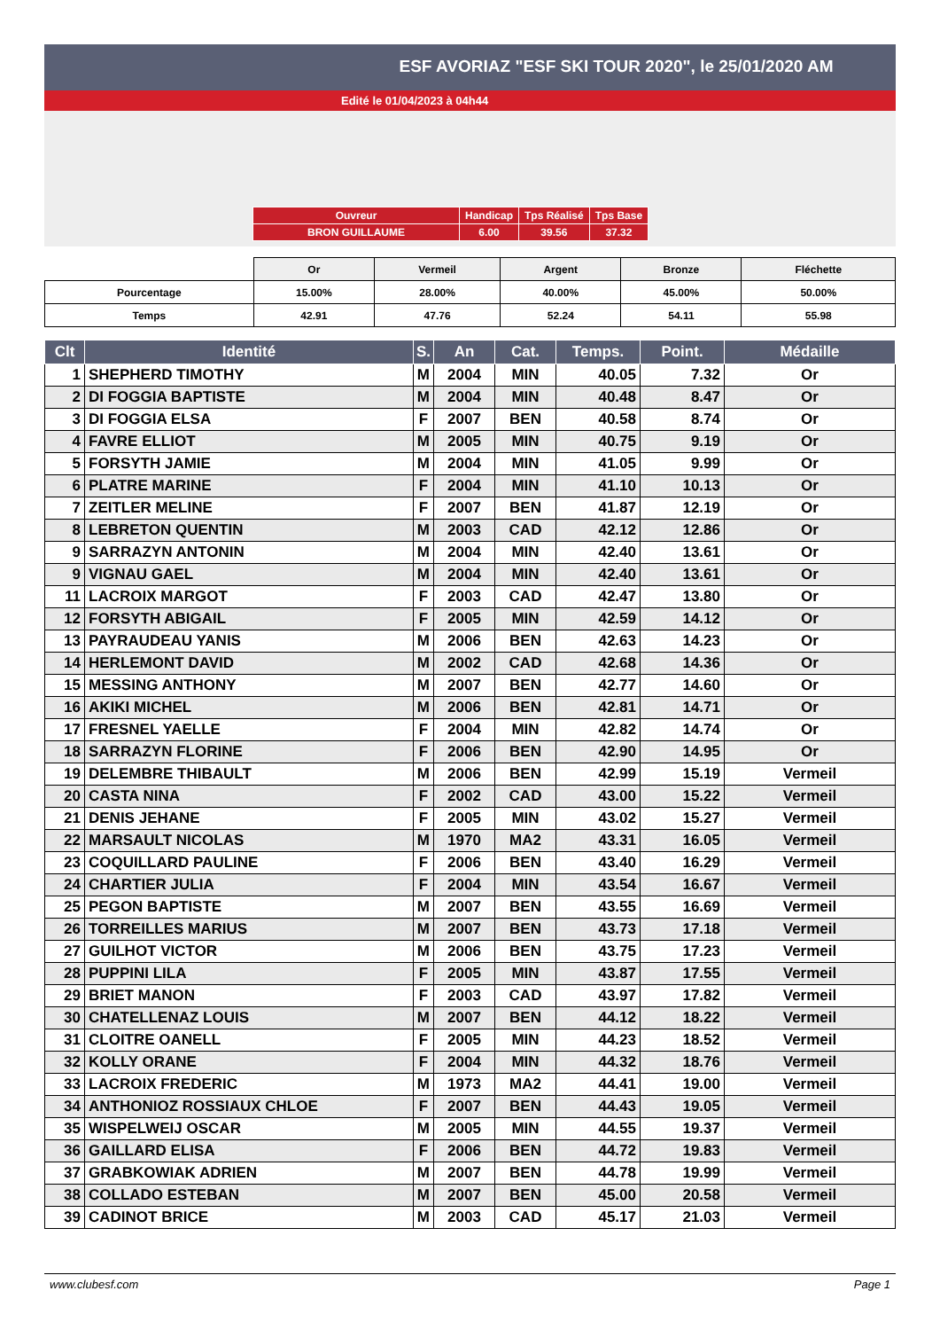ESF AVORIAZ "ESF SKI TOUR 2020", le 25/01/2020 AM
Edité le 01/04/2023 à 04h44
| Ouvreur | Handicap | Tps Réalisé | Tps Base |
| BRON GUILLAUME | 6.00 | 39.56 | 37.32 |
| | Or | Vermeil | Argent | Bronze | Fléchette |
| Pourcentage | 15.00% | 28.00% | 40.00% | 45.00% | 50.00% |
| Temps | 42.91 | 47.76 | 52.24 | 54.11 | 55.98 |
| Clt | Identité | S. | An | Cat. | Temps. | Point. | Médaille |
| --- | --- | --- | --- | --- | --- | --- | --- |
| 1 | SHEPHERD TIMOTHY | M | 2004 | MIN | 40.05 | 7.32 | Or |
| 2 | DI FOGGIA BAPTISTE | M | 2004 | MIN | 40.48 | 8.47 | Or |
| 3 | DI FOGGIA ELSA | F | 2007 | BEN | 40.58 | 8.74 | Or |
| 4 | FAVRE ELLIOT | M | 2005 | MIN | 40.75 | 9.19 | Or |
| 5 | FORSYTH JAMIE | M | 2004 | MIN | 41.05 | 9.99 | Or |
| 6 | PLATRE MARINE | F | 2004 | MIN | 41.10 | 10.13 | Or |
| 7 | ZEITLER MELINE | F | 2007 | BEN | 41.87 | 12.19 | Or |
| 8 | LEBRETON QUENTIN | M | 2003 | CAD | 42.12 | 12.86 | Or |
| 9 | SARRAZYN ANTONIN | M | 2004 | MIN | 42.40 | 13.61 | Or |
| 9 | VIGNAU GAEL | M | 2004 | MIN | 42.40 | 13.61 | Or |
| 11 | LACROIX MARGOT | F | 2003 | CAD | 42.47 | 13.80 | Or |
| 12 | FORSYTH ABIGAIL | F | 2005 | MIN | 42.59 | 14.12 | Or |
| 13 | PAYRAUDEAU YANIS | M | 2006 | BEN | 42.63 | 14.23 | Or |
| 14 | HERLEMONT DAVID | M | 2002 | CAD | 42.68 | 14.36 | Or |
| 15 | MESSING ANTHONY | M | 2007 | BEN | 42.77 | 14.60 | Or |
| 16 | AKIKI MICHEL | M | 2006 | BEN | 42.81 | 14.71 | Or |
| 17 | FRESNEL YAELLE | F | 2004 | MIN | 42.82 | 14.74 | Or |
| 18 | SARRAZYN FLORINE | F | 2006 | BEN | 42.90 | 14.95 | Or |
| 19 | DELEMBRE THIBAULT | M | 2006 | BEN | 42.99 | 15.19 | Vermeil |
| 20 | CASTA NINA | F | 2002 | CAD | 43.00 | 15.22 | Vermeil |
| 21 | DENIS JEHANE | F | 2005 | MIN | 43.02 | 15.27 | Vermeil |
| 22 | MARSAULT NICOLAS | M | 1970 | MA2 | 43.31 | 16.05 | Vermeil |
| 23 | COQUILLARD PAULINE | F | 2006 | BEN | 43.40 | 16.29 | Vermeil |
| 24 | CHARTIER JULIA | F | 2004 | MIN | 43.54 | 16.67 | Vermeil |
| 25 | PEGON BAPTISTE | M | 2007 | BEN | 43.55 | 16.69 | Vermeil |
| 26 | TORREILLES MARIUS | M | 2007 | BEN | 43.73 | 17.18 | Vermeil |
| 27 | GUILHOT VICTOR | M | 2006 | BEN | 43.75 | 17.23 | Vermeil |
| 28 | PUPPINI LILA | F | 2005 | MIN | 43.87 | 17.55 | Vermeil |
| 29 | BRIET MANON | F | 2003 | CAD | 43.97 | 17.82 | Vermeil |
| 30 | CHATELLENAZ LOUIS | M | 2007 | BEN | 44.12 | 18.22 | Vermeil |
| 31 | CLOITRE OANELL | F | 2005 | MIN | 44.23 | 18.52 | Vermeil |
| 32 | KOLLY ORANE | F | 2004 | MIN | 44.32 | 18.76 | Vermeil |
| 33 | LACROIX FREDERIC | M | 1973 | MA2 | 44.41 | 19.00 | Vermeil |
| 34 | ANTHONIOZ ROSSIAUX CHLOE | F | 2007 | BEN | 44.43 | 19.05 | Vermeil |
| 35 | WISPELWEIJ OSCAR | M | 2005 | MIN | 44.55 | 19.37 | Vermeil |
| 36 | GAILLARD ELISA | F | 2006 | BEN | 44.72 | 19.83 | Vermeil |
| 37 | GRABKOWIAK ADRIEN | M | 2007 | BEN | 44.78 | 19.99 | Vermeil |
| 38 | COLLADO ESTEBAN | M | 2007 | BEN | 45.00 | 20.58 | Vermeil |
| 39 | CADINOT BRICE | M | 2003 | CAD | 45.17 | 21.03 | Vermeil |
www.clubesf.com Page 1